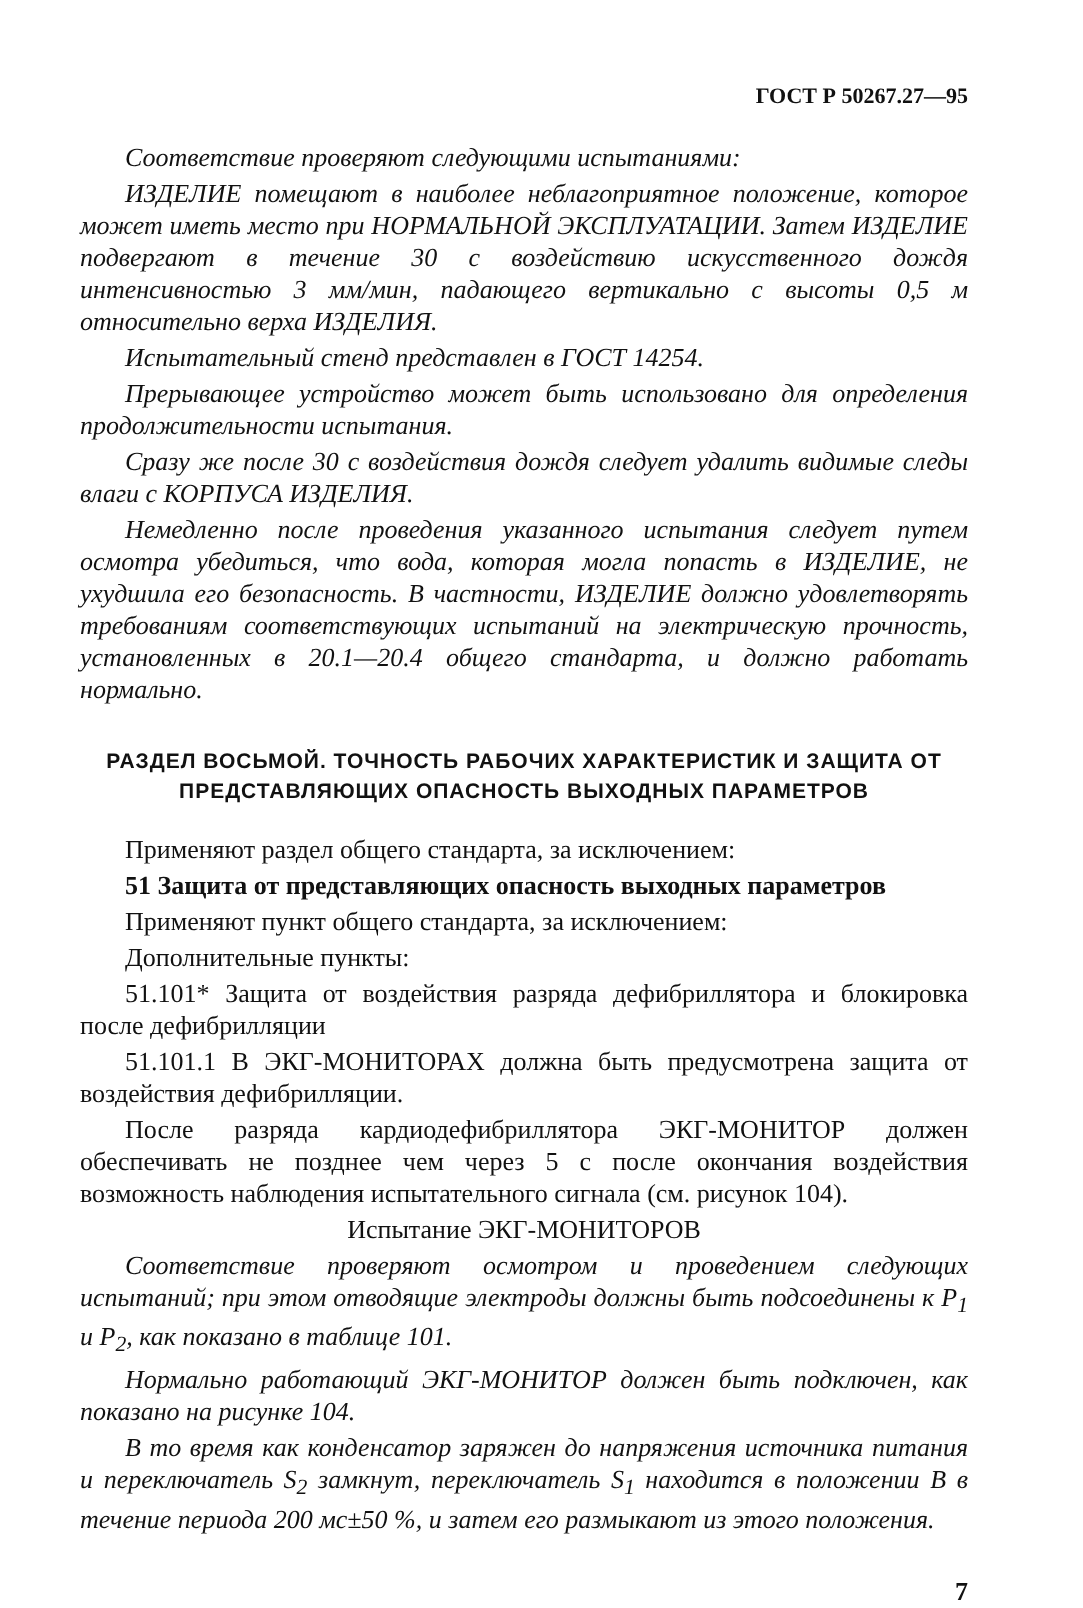ГОСТ Р 50267.27—95
Соответствие проверяют следующими испытаниями:
ИЗДЕЛИЕ помещают в наиболее неблагоприятное положение, которое может иметь место при НОРМАЛЬНОЙ ЭКСПЛУАТАЦИИ. Затем ИЗДЕЛИЕ подвергают в течение 30 с воздействию искусственного дождя интенсивностью 3 мм/мин, падающего вертикально с высоты 0,5 м относительно верха ИЗДЕЛИЯ.
Испытательный стенд представлен в ГОСТ 14254.
Прерывающее устройство может быть использовано для определения продолжительности испытания.
Сразу же после 30 с воздействия дождя следует удалить видимые следы влаги с КОРПУСА ИЗДЕЛИЯ.
Немедленно после проведения указанного испытания следует путем осмотра убедиться, что вода, которая могла попасть в ИЗДЕЛИЕ, не ухудшила его безопасность. В частности, ИЗДЕЛИЕ должно удовлетворять требованиям соответствующих испытаний на электрическую прочность, установленных в 20.1—20.4 общего стандарта, и должно работать нормально.
РАЗДЕЛ ВОСЬМОЙ. ТОЧНОСТЬ РАБОЧИХ ХАРАКТЕРИСТИК И ЗАЩИТА ОТ ПРЕДСТАВЛЯЮЩИХ ОПАСНОСТЬ ВЫХОДНЫХ ПАРАМЕТРОВ
Применяют раздел общего стандарта, за исключением:
51 Защита от представляющих опасность выходных параметров
Применяют пункт общего стандарта, за исключением:
Дополнительные пункты:
51.101* Защита от воздействия разряда дефибриллятора и блокировка после дефибрилляции
51.101.1 В ЭКГ-МОНИТОРАХ должна быть предусмотрена защита от воздействия дефибрилляции.
После разряда кардиодефибриллятора ЭКГ-МОНИТОР должен обеспечивать не позднее чем через 5 с после окончания воздействия возможность наблюдения испытательного сигнала (см. рисунок 104).
Испытание ЭКГ-МОНИТОРОВ
Соответствие проверяют осмотром и проведением следующих испытаний; при этом отводящие электроды должны быть подсоединены к P<sub>1</sub> и P<sub>2</sub>, как показано в таблице 101.
Нормально работающий ЭКГ-МОНИТОР должен быть подключен, как показано на рисунке 104.
В то время как конденсатор заряжен до напряжения источника питания и переключатель S<sub>2</sub> замкнут, переключатель S<sub>1</sub> находится в положении В в течение периода 200 мс±50 %, и затем его размыкают из этого положения.
7